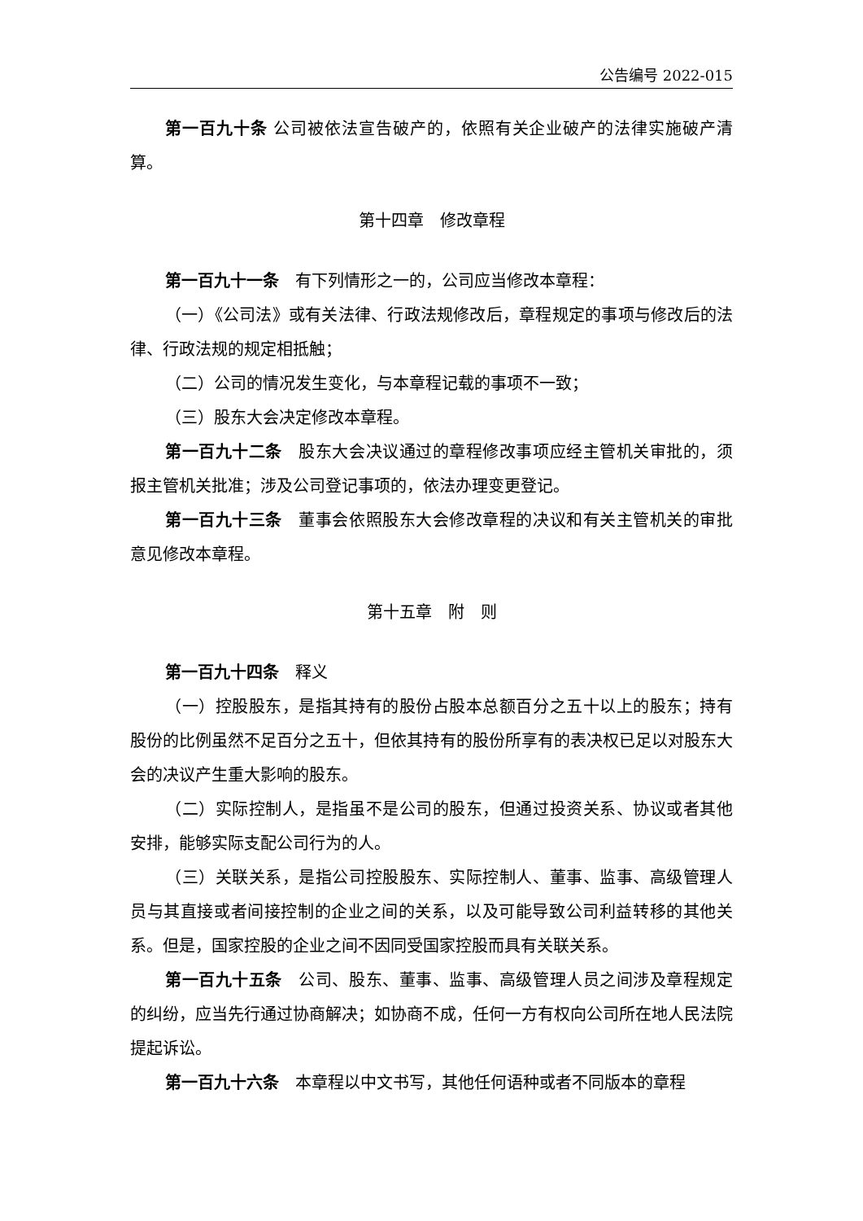公告编号 2022-015
第一百九十条 公司被依法宣告破产的，依照有关企业破产的法律实施破产清算。
第十四章　修改章程
第一百九十一条　有下列情形之一的，公司应当修改本章程：
（一）《公司法》或有关法律、行政法规修改后，章程规定的事项与修改后的法律、行政法规的规定相抵触；
（二）公司的情况发生变化，与本章程记载的事项不一致；
（三）股东大会决定修改本章程。
第一百九十二条　股东大会决议通过的章程修改事项应经主管机关审批的，须报主管机关批准；涉及公司登记事项的，依法办理变更登记。
第一百九十三条　董事会依照股东大会修改章程的决议和有关主管机关的审批意见修改本章程。
第十五章　附　则
第一百九十四条　释义
（一）控股股东，是指其持有的股份占股本总额百分之五十以上的股东；持有股份的比例虽然不足百分之五十，但依其持有的股份所享有的表决权已足以对股东大会的决议产生重大影响的股东。
（二）实际控制人，是指虽不是公司的股东，但通过投资关系、协议或者其他安排，能够实际支配公司行为的人。
（三）关联关系，是指公司控股股东、实际控制人、董事、监事、高级管理人员与其直接或者间接控制的企业之间的关系，以及可能导致公司利益转移的其他关系。但是，国家控股的企业之间不因同受国家控股而具有关联关系。
第一百九十五条　公司、股东、董事、监事、高级管理人员之间涉及章程规定的纠纷，应当先行通过协商解决；如协商不成，任何一方有权向公司所在地人民法院提起诉讼。
第一百九十六条　本章程以中文书写，其他任何语种或者不同版本的章程